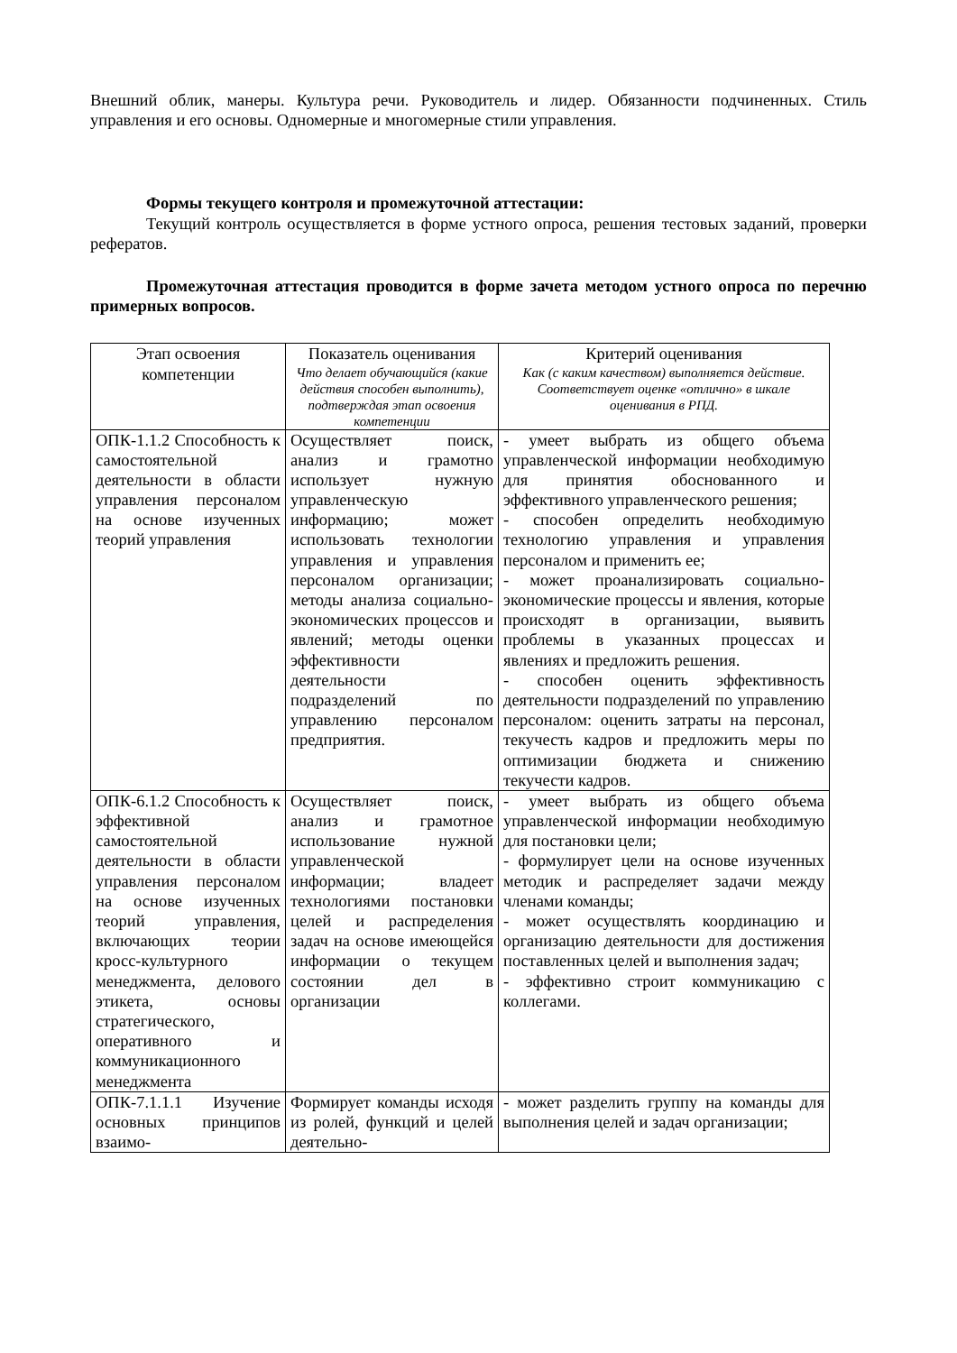Внешний облик, манеры. Культура речи. Руководитель и лидер. Обязанности подчиненных. Стиль управления и его основы. Одномерные и многомерные стили управления.
Формы текущего контроля и промежуточной аттестации:
Текущий контроль осуществляется в форме устного опроса, решения тестовых заданий, проверки рефератов.
Промежуточная аттестация проводится в форме зачета методом устного опроса по перечню примерных вопросов.
| Этап освоения компетенции | Показатель оценивания Что делает обучающийся (какие действия способен выполнить), подтверждая этап освоения компетенции | Критерий оценивания Как (с каким качеством) выполняется действие. Соответствует оценке «отлично» в шкале оценивания в РПД. |
| --- | --- | --- |
| ОПК-1.1.2 Способность к самостоятельной деятельности в области управления персоналом на основе изученных теорий управления | Осуществляет поиск, анализ и грамотно использует нужную управленческую информацию; может использовать технологии управления и управления персоналом организации; методы анализа социально-экономических процессов и явлений; методы оценки эффективности деятельности подразделений по управлению персоналом предприятия. | - умеет выбрать из общего объема управленческой информации необходимую для принятия обоснованного и эффективного управленческого решения; - способен определить необходимую технологию управления и управления персоналом и применить ее; - может проанализировать социально-экономические процессы и явления, которые происходят в организации, выявить проблемы в указанных процессах и явлениях и предложить решения. - способен оценить эффективность деятельности подразделений по управлению персоналом: оценить затраты на персонал, текучесть кадров и предложить меры по оптимизации бюджета и снижению текучести кадров. |
| ОПК-6.1.2 Способность к эффективной самостоятельной деятельности в области управления персоналом на основе изученных теорий управления, включающих теории кросс-культурного менеджмента, делового этикета, основы стратегического, оперативного и коммуникационного менеджмента | Осуществляет поиск, анализ и грамотное использование нужной управленческой информации; владеет технологиями постановки целей и распределения задач на основе имеющейся информации о текущем состоянии дел в организации | - умеет выбрать из общего объема управленческой информации необходимую для постановки цели; - формулирует цели на основе изученных методик и распределяет задачи между членами команды; - может осуществлять координацию и организацию деятельности для достижения поставленных целей и выполнения задач; - эффективно строит коммуникацию с коллегами. |
| ОПК-7.1.1.1 Изучение основных принципов взаимо- | Формирует команды исходя из ролей, функций и целей деятельно- | - может разделить группу на команды для выполнения целей и задач организации; |